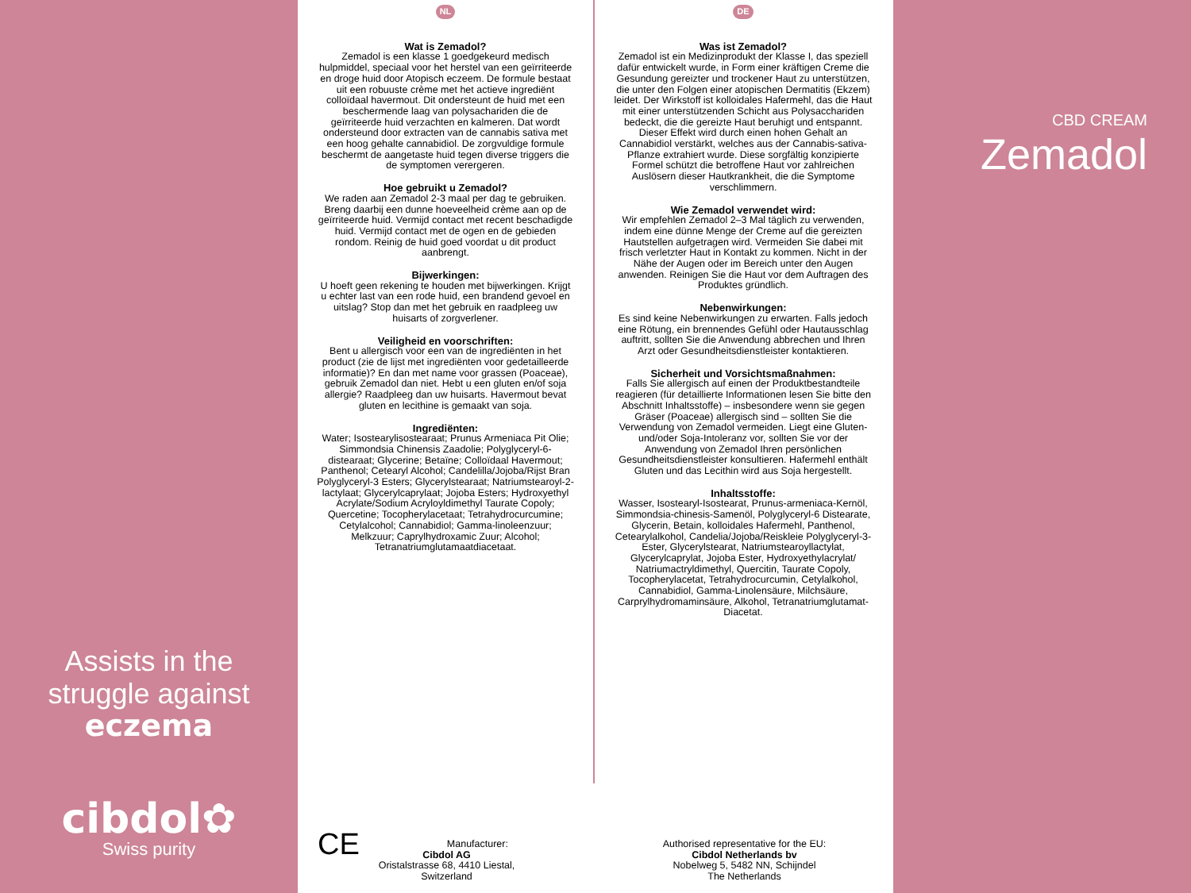Assists in the
struggle against
eczema
cibdol✿
Swiss purity
NL
Wat is Zemadol?
Zemadol is een klasse 1 goedgekeurd medisch hulpmiddel, speciaal voor het herstel van een geïrriteerde en droge huid door Atopisch eczeem. De formule bestaat uit een robuuste crème met het actieve ingrediënt colloïdaal havermout. Dit ondersteunt de huid met een beschermende laag van polysachariden die de geïrriteerde huid verzachten en kalmeren. Dat wordt ondersteund door extracten van de cannabis sativa met een hoog gehalte cannabidiol. De zorgvuldige formule beschermt de aangetaste huid tegen diverse triggers die de symptomen verergeren.
Hoe gebruikt u Zemadol?
We raden aan Zemadol 2-3 maal per dag te gebruiken. Breng daarbij een dunne hoeveelheid crème aan op de geïrriteerde huid. Vermijd contact met recent beschadigde huid. Vermijd contact met de ogen en de gebieden rondom. Reinig de huid goed voordat u dit product aanbrengt.
Bijwerkingen:
U hoeft geen rekening te houden met bijwerkingen. Krijgt u echter last van een rode huid, een brandend gevoel en uitslag? Stop dan met het gebruik en raadpleeg uw huisarts of zorgverlener.
Veiligheid en voorschriften:
Bent u allergisch voor een van de ingrediënten in het product (zie de lijst met ingrediënten voor gedetailleerde informatie)? En dan met name voor grassen (Poaceae), gebruik Zemadol dan niet. Hebt u een gluten en/of soja allergie? Raadpleeg dan uw huisarts. Havermout bevat gluten en lecithine is gemaakt van soja.
Ingrediënten:
Water; Isostearylisostearaat; Prunus Armeniaca Pit Olie; Simmondsia Chinensis Zaadolie; Polyglyceryl-6-distearaat; Glycerine; Betaïne; Colloïdaal Havermout; Panthenol; Cetearyl Alcohol; Candelilla/Jojoba/Rijst Bran Polyglyceryl-3 Esters; Glycerylstearaat; Natriumstearoyl-2-lactylaat; Glycerylcaprylaat; Jojoba Esters; Hydroxyethyl Acrylate/Sodium Acryloyldimethyl Taurate Copoly; Quercetine; Tocopherylacetaat; Tetrahydrocurcumine; Cetylalcohol; Cannabidiol; Gamma-linoleenzuur; Melkzuur; Caprylhydroxamic Zuur; Alcohol; Tetranatriumglutamaatdiacetaat.
DE
Was ist Zemadol?
Zemadol ist ein Medizinprodukt der Klasse I, das speziell dafür entwickelt wurde, in Form einer kräftigen Creme die Gesundung gereizter und trockener Haut zu unterstützen, die unter den Folgen einer atopischen Dermatitis (Ekzem) leidet. Der Wirkstoff ist kolloidales Hafermehl, das die Haut mit einer unterstützenden Schicht aus Polysacchariden bedeckt, die die gereizte Haut beruhigt und entspannt. Dieser Effekt wird durch einen hohen Gehalt an Cannabidiol verstärkt, welches aus der Cannabis-sativa-Pflanze extrahiert wurde. Diese sorgfältig konzipierte Formel schützt die betroffene Haut vor zahlreichen Auslösern dieser Hautkrankheit, die die Symptome verschlimmern.
Wie Zemadol verwendet wird:
Wir empfehlen Zemadol 2–3 Mal täglich zu verwenden, indem eine dünne Menge der Creme auf die gereizten Hautstellen aufgetragen wird. Vermeiden Sie dabei mit frisch verletzter Haut in Kontakt zu kommen. Nicht in der Nähe der Augen oder im Bereich unter den Augen anwenden. Reinigen Sie die Haut vor dem Auftragen des Produktes gründlich.
Nebenwirkungen:
Es sind keine Nebenwirkungen zu erwarten. Falls jedoch eine Rötung, ein brennendes Gefühl oder Hautausschlag auftritt, sollten Sie die Anwendung abbrechen und Ihren Arzt oder Gesundheitsdienstleister kontaktieren.
Sicherheit und Vorsichtsmaßnahmen:
Falls Sie allergisch auf einen der Produktbestandteile reagieren (für detaillierte Informationen lesen Sie bitte den Abschnitt Inhaltsstoffe) – insbesondere wenn sie gegen Gräser (Poaceae) allergisch sind – sollten Sie die Verwendung von Zemadol vermeiden. Liegt eine Gluten- und/oder Soja-Intoleranz vor, sollten Sie vor der Anwendung von Zemadol Ihren persönlichen Gesundheitsdienstleister konsultieren. Hafermehl enthält Gluten und das Lecithin wird aus Soja hergestellt.
Inhaltsstoffe:
Wasser, Isostearyl-Isostearat, Prunus-armeniaca-Kernöl, Simmondsia-chinesis-Samenöl, Polyglyceryl-6 Distearate, Glycerin, Betain, kolloidales Hafermehl, Panthenol, Cetearylalkohol, Candelia/Jojoba/Reiskleie Polyglyceryl-3-Ester, Glycerylstearat, Natriumstearoyllactylat, Glycerylcaprylat, Jojoba Ester, Hydroxyethylacrylat/ Natriumactryldimethyl, Quercitin, Taurate Copoly, Tocopherylacetat, Tetrahydrocurcumin, Cetylalkohol, Cannabidiol, Gamma-Linolensäure, Milchsäure, Carprylhydromaminsäure, Alkohol, Tetranatriumglutamat-Diacetat.
CE Manufacturer:
Cibdol AG
Oristalstrasse 68, 4410 Liestal,
Switzerland
Authorised representative for the EU:
Cibdol Netherlands bv
Nobelweg 5, 5482 NN, Schijndel
The Netherlands
CBD CREAM
Zemadol